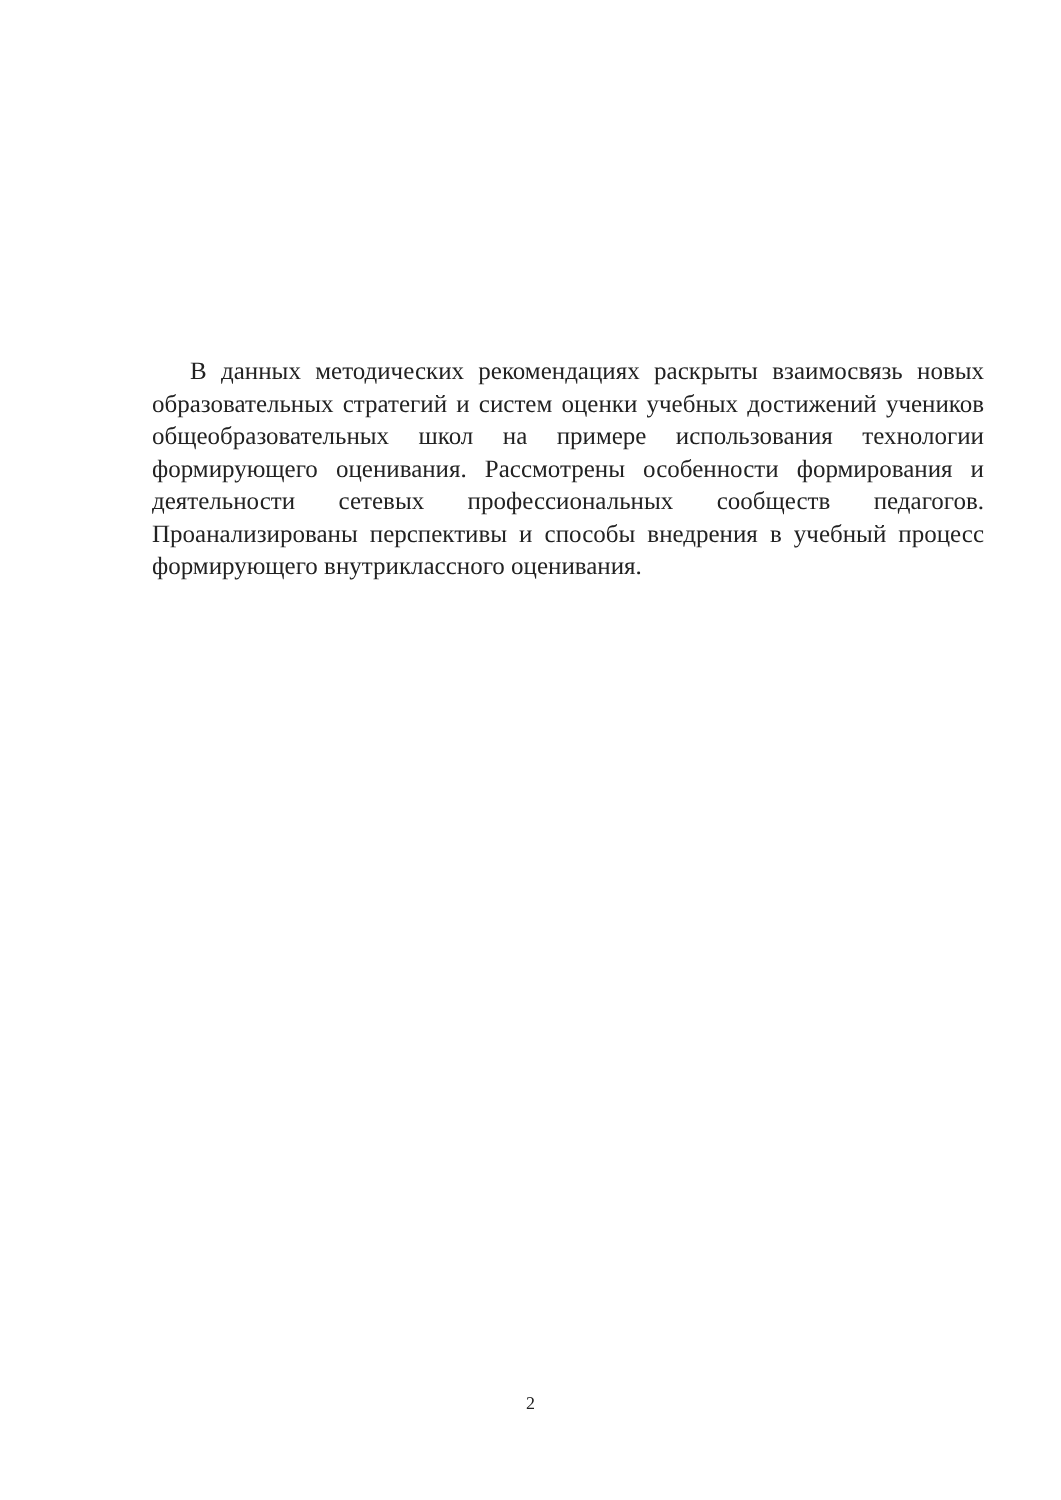В данных методических рекомендациях раскрыты взаимосвязь новых образовательных стратегий и систем оценки учебных достижений учеников общеобразовательных школ на примере использования технологии формирующего оценивания. Рассмотрены особенности формирования и деятельности сетевых профессиональных сообществ педагогов. Проанализированы перспективы и способы внедрения в учебный процесс формирующего внутриклассного оценивания.
2